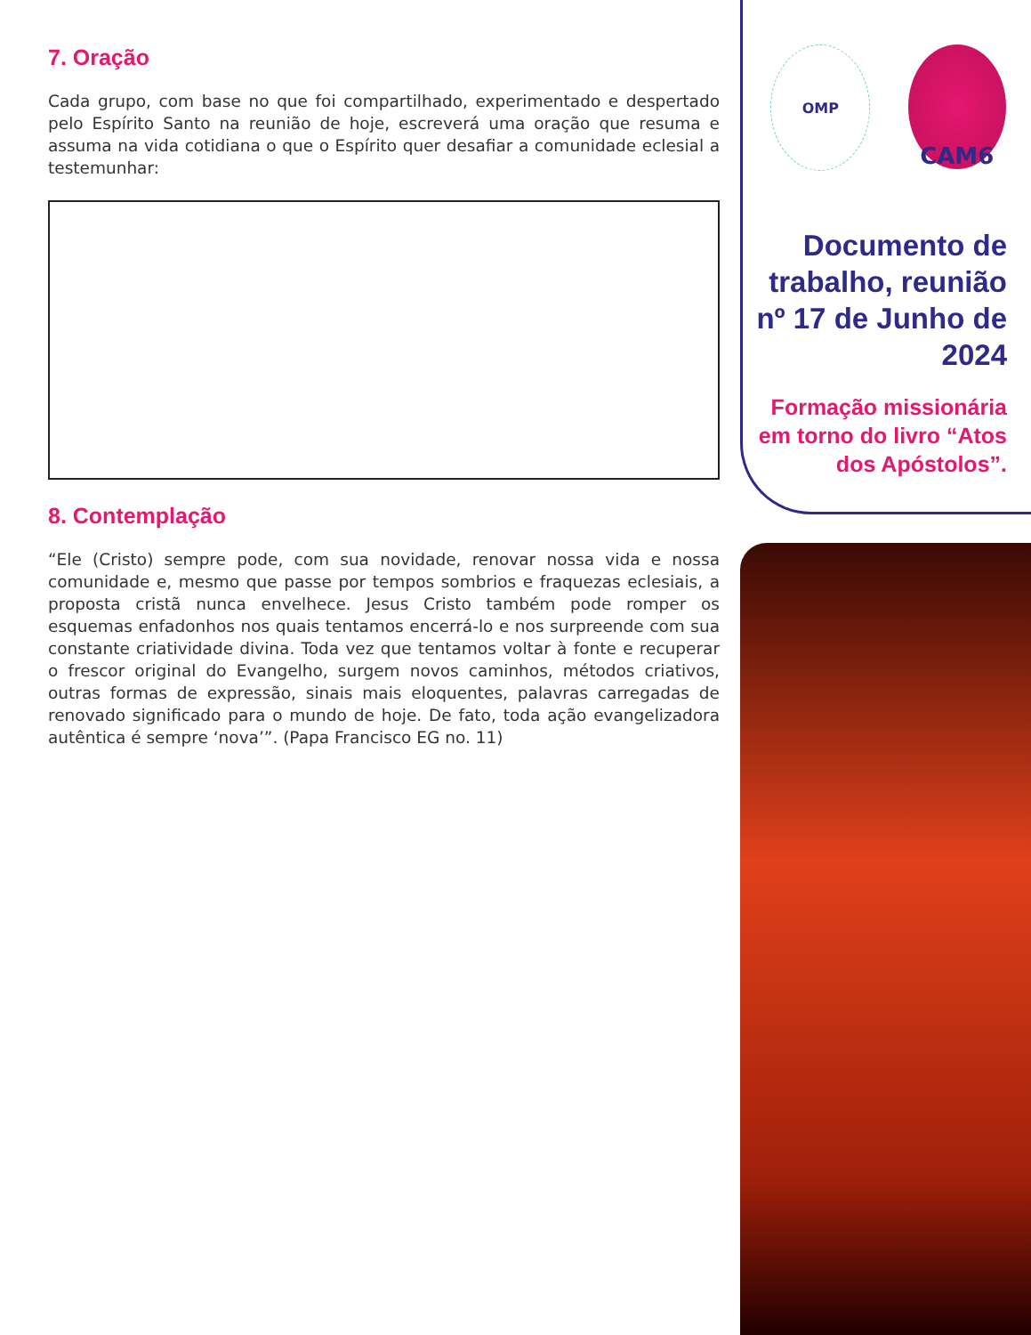7. Oração
Cada grupo, com base no que foi compartilhado, experimentado e despertado pelo Espírito Santo na reunião de hoje, escreverá uma oração que resuma e assuma na vida cotidiana o que o Espírito quer desafiar a comunidade eclesial a testemunhar:
8. Contemplação
“Ele (Cristo) sempre pode, com sua novidade, renovar nossa vida e nossa comunidade e, mesmo que passe por tempos sombrios e fraquezas eclesiais, a proposta cristã nunca envelhece. Jesus Cristo também pode romper os esquemas enfadonhos nos quais tentamos encerrá-lo e nos surpreende com sua constante criatividade divina. Toda vez que tentamos voltar à fonte e recuperar o frescor original do Evangelho, surgem novos caminhos, métodos criativos, outras formas de expressão, sinais mais eloquentes, palavras carregadas de renovado significado para o mundo de hoje. De fato, toda ação evangelizadora autêntica é sempre ‘nova’”. (Papa Francisco EG no. 11)
OMP
CAM6
Documento de trabalho, reunião nº 17 de Junho de 2024
Formação missionária em torno do livro “Atos dos Apóstolos”.